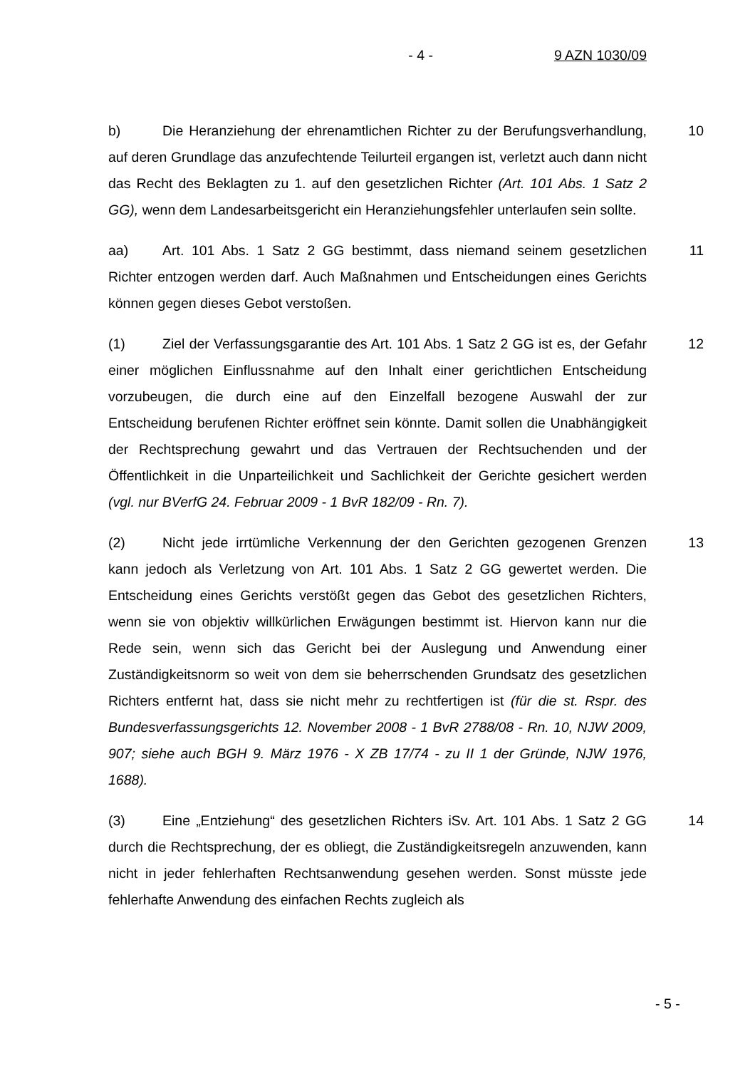- 4 - 9 AZN 1030/09
b) Die Heranziehung der ehrenamtlichen Richter zu der Berufungsverhandlung, auf deren Grundlage das anzufechtende Teilurteil ergangen ist, verletzt auch dann nicht das Recht des Beklagten zu 1. auf den gesetzlichen Richter (Art. 101 Abs. 1 Satz 2 GG), wenn dem Landesarbeitsgericht ein Heranziehungsfehler unterlaufen sein sollte.
10
aa) Art. 101 Abs. 1 Satz 2 GG bestimmt, dass niemand seinem gesetzlichen Richter entzogen werden darf. Auch Maßnahmen und Entscheidungen eines Gerichts können gegen dieses Gebot verstoßen.
11
(1) Ziel der Verfassungsgarantie des Art. 101 Abs. 1 Satz 2 GG ist es, der Gefahr einer möglichen Einflussnahme auf den Inhalt einer gerichtlichen Entscheidung vorzubeugen, die durch eine auf den Einzelfall bezogene Auswahl der zur Entscheidung berufenen Richter eröffnet sein könnte. Damit sollen die Unabhängigkeit der Rechtsprechung gewahrt und das Vertrauen der Rechtsuchenden und der Öffentlichkeit in die Unparteilichkeit und Sachlichkeit der Gerichte gesichert werden (vgl. nur BVerfG 24. Februar 2009 - 1 BvR 182/09 - Rn. 7).
12
(2) Nicht jede irrtümliche Verkennung der den Gerichten gezogenen Grenzen kann jedoch als Verletzung von Art. 101 Abs. 1 Satz 2 GG gewertet werden. Die Entscheidung eines Gerichts verstößt gegen das Gebot des gesetzlichen Richters, wenn sie von objektiv willkürlichen Erwägungen bestimmt ist. Hiervon kann nur die Rede sein, wenn sich das Gericht bei der Auslegung und Anwendung einer Zuständigkeitsnorm so weit von dem sie beherrschenden Grundsatz des gesetzlichen Richters entfernt hat, dass sie nicht mehr zu rechtfertigen ist (für die st. Rspr. des Bundesverfassungsgerichts 12. November 2008 - 1 BvR 2788/08 - Rn. 10, NJW 2009, 907; siehe auch BGH 9. März 1976 - X ZB 17/74 - zu II 1 der Gründe, NJW 1976, 1688).
13
(3) Eine „Entziehung“ des gesetzlichen Richters iSv. Art. 101 Abs. 1 Satz 2 GG durch die Rechtsprechung, der es obliegt, die Zuständigkeitsregeln anzuwenden, kann nicht in jeder fehlerhaften Rechtsanwendung gesehen werden. Sonst müsste jede fehlerhafte Anwendung des einfachen Rechts zugleich als
14
- 5 -